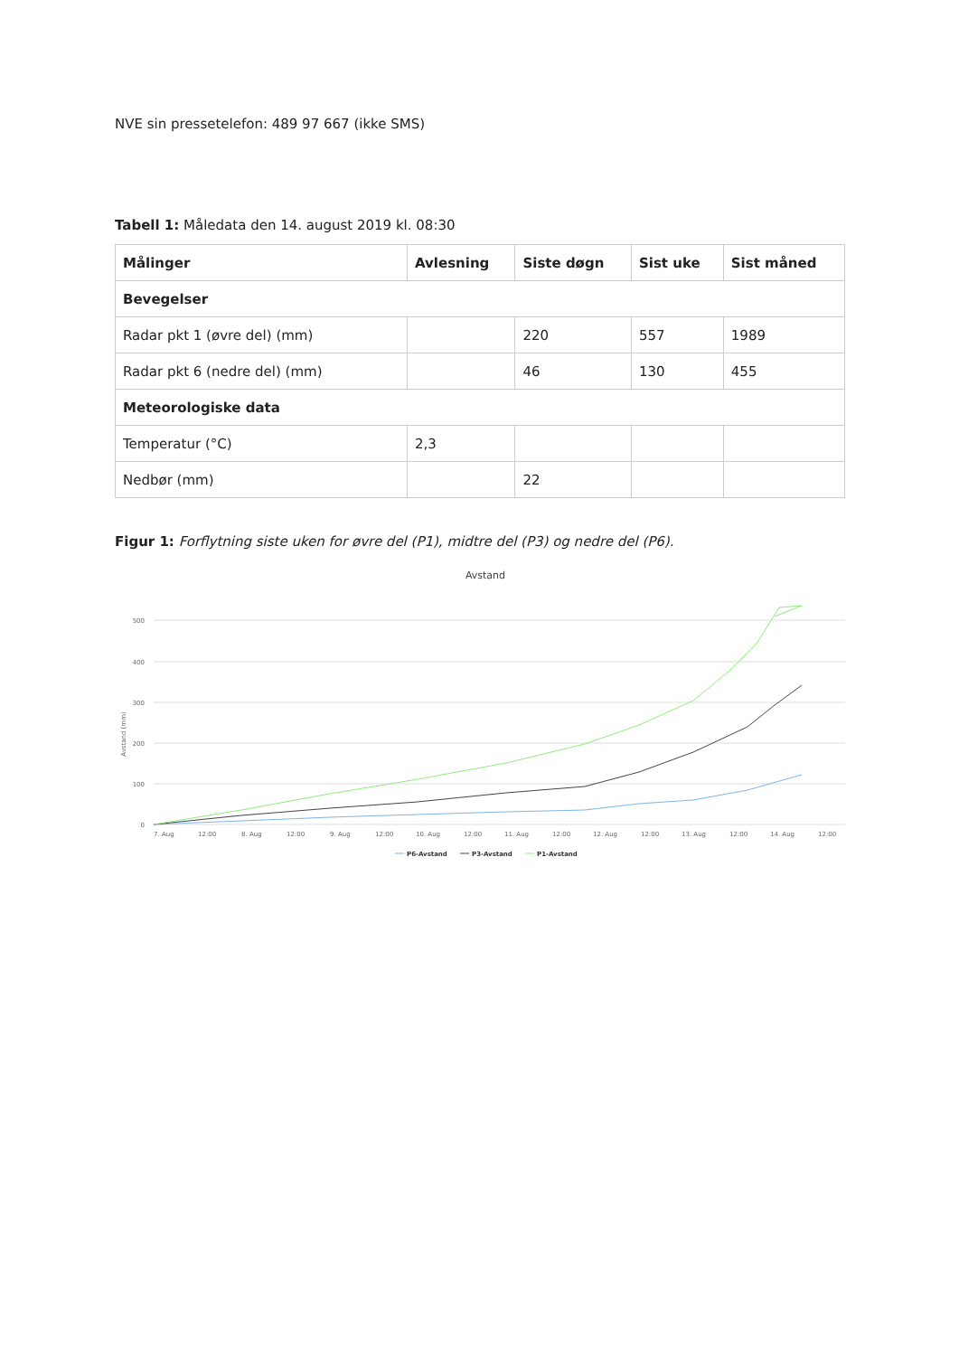NVE sin pressetelefon: 489 97 667 (ikke SMS)
Tabell 1: Måledata den 14. august 2019 kl. 08:30
| Målinger | Avlesning | Siste døgn | Sist uke | Sist måned |
| --- | --- | --- | --- | --- |
| Bevegelser | | | | |
| Radar pkt 1 (øvre del) (mm) | | 220 | 557 | 1989 |
| Radar pkt 6 (nedre del) (mm) | | 46 | 130 | 455 |
| Meteorologiske data | | | | |
| Temperatur (°C) | 2,3 | | | |
| Nedbør (mm) | | 22 | | |
Figur 1: Forflytning siste uken for øvre del (P1), midtre del (P3) og nedre del (P6).
Avstand
500
400
300
200
100
0
Avstand (mm)
7. Aug
12:00
8. Aug
12:00
9. Aug
12:00
10. Aug
12:00
11. Aug
12:00
12. Aug
12:00
13. Aug
12:00
14. Aug
12:00
P6-Avstand
P3-Avstand
P1-Avstand